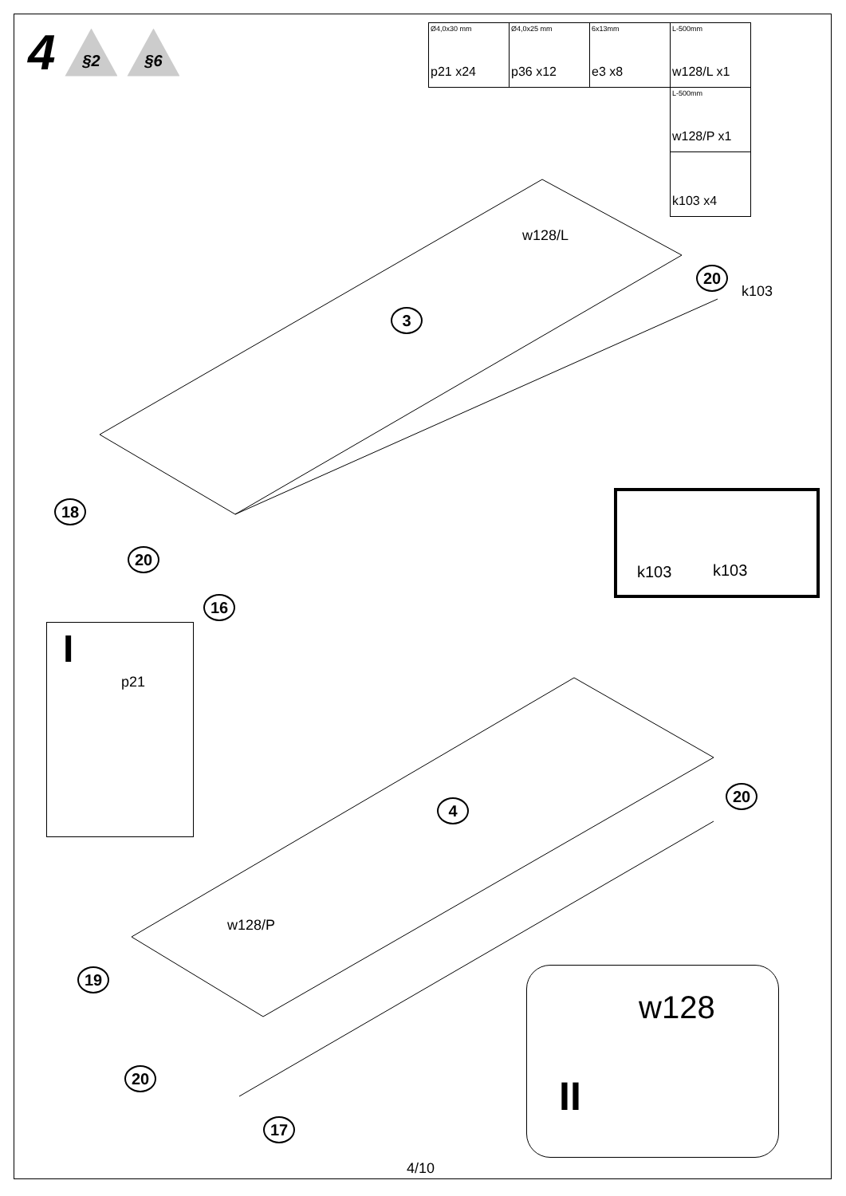4
§2 §6
| Ø4,0x30 mm p21 x24 | Ø4,0x25 mm p36 x12 | 6x13mm e3 x8 | L-500mm w128/L x1 |
| | | | L-500mm w128/P x1 |
| | | | k103 x4 |
w128/L
3
4
18
20
16
20
20
19
20
17
k103
w128/P
p21
k103 k103
I
w128
II
4/10